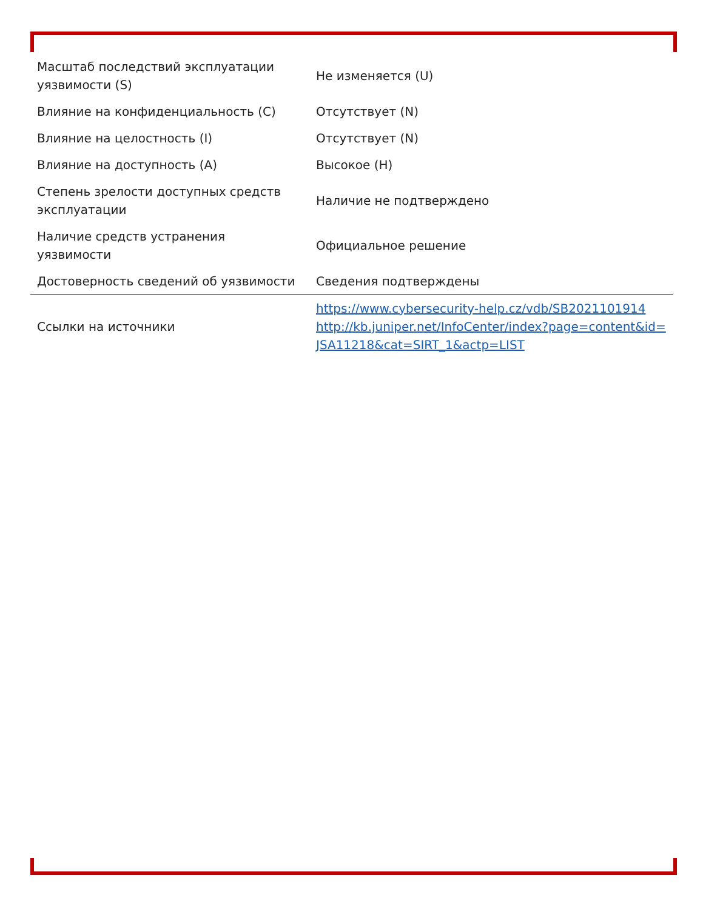| Масштаб последствий эксплуатации уязвимости (S) | Не изменяется (U) |
| Влияние на конфиденциальность (C) | Отсутствует (N) |
| Влияние на целостность (I) | Отсутствует (N) |
| Влияние на доступность (A) | Высокое (H) |
| Степень зрелости доступных средств эксплуатации | Наличие не подтверждено |
| Наличие средств устранения уязвимости | Официальное решение |
| Достоверность сведений об уязвимости | Сведения подтверждены |
| Ссылки на источники | https://www.cybersecurity-help.cz/vdb/SB2021101914 http://kb.juniper.net/InfoCenter/index?page=content&id=JSA11218&cat=SIRT_1&actp=LIST |